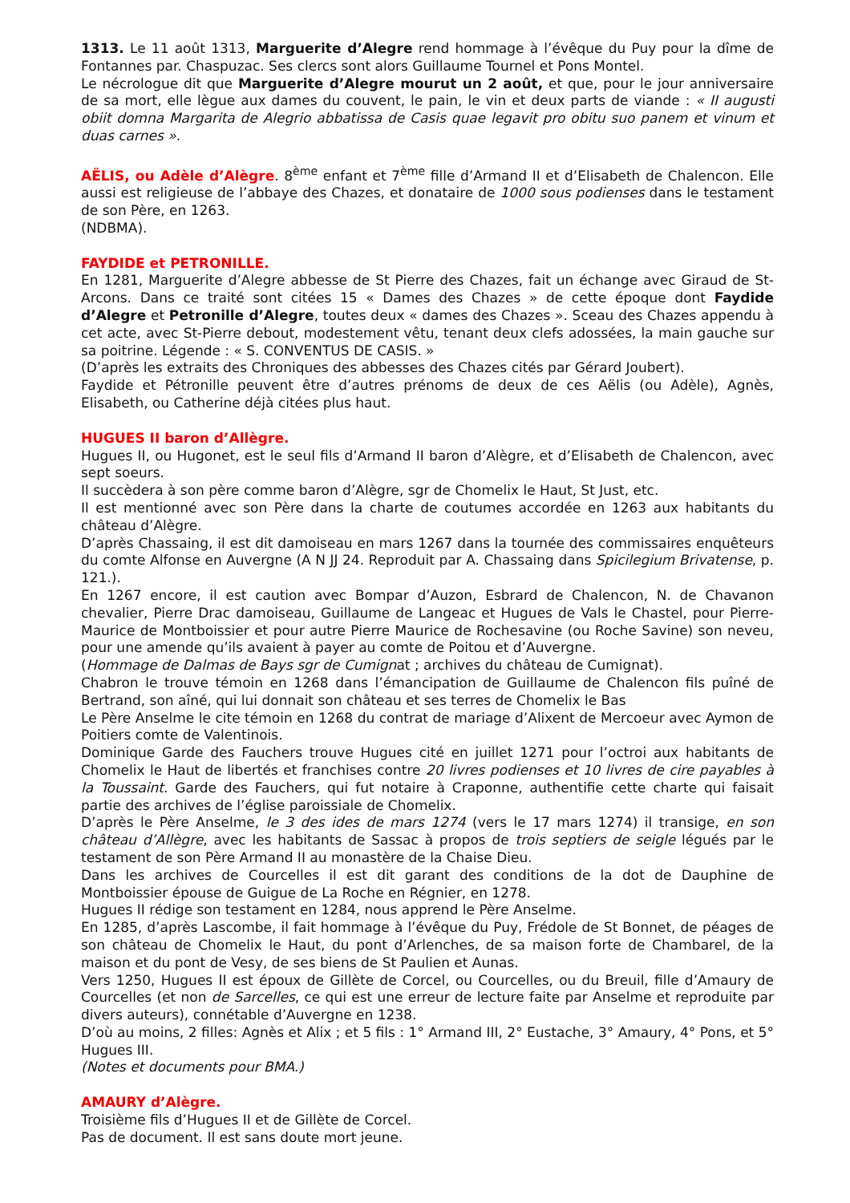1313. Le 11 août 1313, Marguerite d’Alegre rend hommage à l’évêque du Puy pour la dîme de Fontannes par. Chaspuzac. Ses clercs sont alors Guillaume Tournel et Pons Montel.
Le nécrologue dit que Marguerite d’Alegre mourut un 2 août, et que, pour le jour anniversaire de sa mort, elle lègue aux dames du couvent, le pain, le vin et deux parts de viande : « II augusti obiit domna Margarita de Alegrio abbatissa de Casis quae legavit pro obitu suo panem et vinum et duas carnes ».
AËLIS, ou Adèle d’Alègre. 8<sup>ème</sup> enfant et 7<sup>ème</sup> fille d’Armand II et d’Elisabeth de Chalencon. Elle aussi est religieuse de l’abbaye des Chazes, et donataire de 1000 sous podienses dans le testament de son Père, en 1263.
(NDBMA).
FAYDIDE et PETRONILLE.
En 1281, Marguerite d’Alegre abbesse de St Pierre des Chazes, fait un échange avec Giraud de St-Arcons. Dans ce traité sont citées 15 « Dames des Chazes » de cette époque dont Faydide d’Alegre et Petronille d’Alegre, toutes deux « dames des Chazes ». Sceau des Chazes appendu à cet acte, avec St-Pierre debout, modestement vêtu, tenant deux clefs adossées, la main gauche sur sa poitrine. Légende : « S. CONVENTUS DE CASIS. »
(D’après les extraits des Chroniques des abbesses des Chazes cités par Gérard Joubert).
Faydide et Pétronille peuvent être d’autres prénoms de deux de ces Aëlis (ou Adèle), Agnès, Elisabeth, ou Catherine déjà citées plus haut.
HUGUES II baron d’Allègre.
Hugues II, ou Hugonet, est le seul fils d’Armand II baron d’Alègre, et d’Elisabeth de Chalencon, avec sept soeurs.
Il succèdera à son père comme baron d’Alègre, sgr de Chomelix le Haut, St Just, etc.
Il est mentionné avec son Père dans la charte de coutumes accordée en 1263 aux habitants du château d’Alègre.
D’après Chassaing, il est dit damoiseau en mars 1267 dans la tournée des commissaires enquêteurs du comte Alfonse en Auvergne (A N JJ 24. Reproduit par A. Chassaing dans Spicilegium Brivatense, p. 121.).
En 1267 encore, il est caution avec Bompar d’Auzon, Esbrard de Chalencon, N. de Chavanon chevalier, Pierre Drac damoiseau, Guillaume de Langeac et Hugues de Vals le Chastel, pour Pierre-Maurice de Montboissier et pour autre Pierre Maurice de Rochesavine (ou Roche Savine) son neveu, pour une amende qu’ils avaient à payer au comte de Poitou et d’Auvergne.
(Hommage de Dalmas de Bays sgr de Cumignat ; archives du château de Cumignat).
Chabron le trouve témoin en 1268 dans l’émancipation de Guillaume de Chalencon fils puîné de Bertrand, son aîné, qui lui donnait son château et ses terres de Chomelix le Bas
Le Père Anselme le cite témoin en 1268 du contrat de mariage d’Alixent de Mercoeur avec Aymon de Poitiers comte de Valentinois.
Dominique Garde des Fauchers trouve Hugues cité en juillet 1271 pour l’octroi aux habitants de Chomelix le Haut de libertés et franchises contre 20 livres podienses et 10 livres de cire payables à la Toussaint. Garde des Fauchers, qui fut notaire à Craponne, authentifie cette charte qui faisait partie des archives de l’église paroissiale de Chomelix.
D’après le Père Anselme, le 3 des ides de mars 1274 (vers le 17 mars 1274) il transige, en son château d’Allègre, avec les habitants de Sassac à propos de trois septiers de seigle légués par le testament de son Père Armand II au monastère de la Chaise Dieu.
Dans les archives de Courcelles il est dit garant des conditions de la dot de Dauphine de Montboissier épouse de Guigue de La Roche en Régnier, en 1278.
Hugues II rédige son testament en 1284, nous apprend le Père Anselme.
En 1285, d’après Lascombe, il fait hommage à l’évêque du Puy, Frédole de St Bonnet, de péages de son château de Chomelix le Haut, du pont d’Arlenches, de sa maison forte de Chambarel, de la maison et du pont de Vesy, de ses biens de St Paulien et Aunas.
Vers 1250, Hugues II est époux de Gillète de Corcel, ou Courcelles, ou du Breuil, fille d’Amaury de Courcelles (et non de Sarcelles, ce qui est une erreur de lecture faite par Anselme et reproduite par divers auteurs), connétable d’Auvergne en 1238.
D’où au moins, 2 filles: Agnès et Alix ; et 5 fils : 1° Armand III, 2° Eustache, 3° Amaury, 4° Pons, et 5° Hugues III.
(Notes et documents pour BMA.)
AMAURY d’Alègre.
Troisième fils d’Hugues II et de Gillète de Corcel.
Pas de document. Il est sans doute mort jeune.